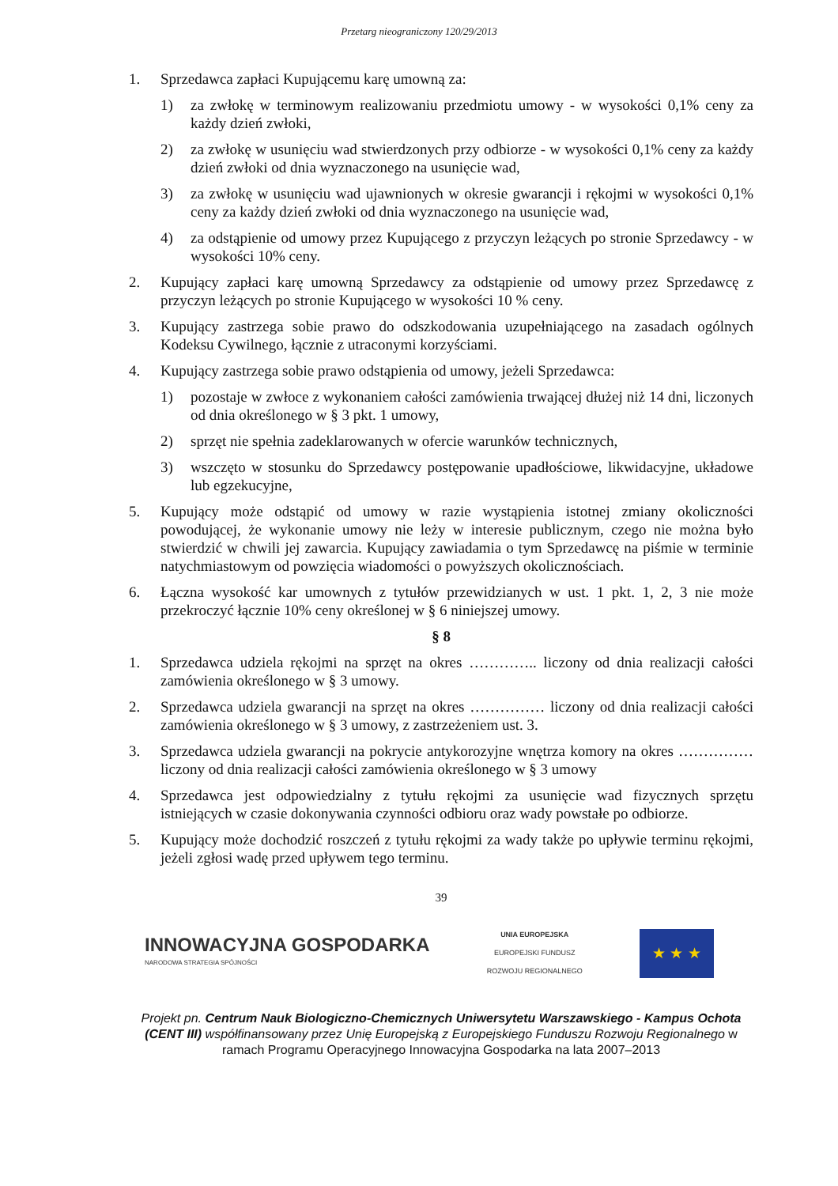Przetarg nieograniczony 120/29/2013
1. Sprzedawca zapłaci Kupującemu karę umowną za:
1) za zwłokę w terminowym realizowaniu przedmiotu umowy - w wysokości 0,1% ceny za każdy dzień zwłoki,
2) za zwłokę w usunięciu wad stwierdzonych przy odbiorze - w wysokości 0,1% ceny za każdy dzień zwłoki od dnia wyznaczonego na usunięcie wad,
3) za zwłokę w usunięciu wad ujawnionych w okresie gwarancji i rękojmi w wysokości 0,1% ceny za każdy dzień zwłoki od dnia wyznaczonego na usunięcie wad,
4) za odstąpienie od umowy przez Kupującego z przyczyn leżących po stronie Sprzedawcy - w wysokości 10% ceny.
2. Kupujący zapłaci karę umowną Sprzedawcy za odstąpienie od umowy przez Sprzedawcę z przyczyn leżących po stronie Kupującego w wysokości 10 % ceny.
3. Kupujący zastrzega sobie prawo do odszkodowania uzupełniającego na zasadach ogólnych Kodeksu Cywilnego, łącznie z utraconymi korzyściami.
4. Kupujący zastrzega sobie prawo odstąpienia od umowy, jeżeli Sprzedawca:
1) pozostaje w zwłoce z wykonaniem całości zamówienia trwającej dłużej niż 14 dni, liczonych od dnia określonego w § 3 pkt. 1 umowy,
2) sprzęt nie spełnia zadeklarowanych w ofercie warunków technicznych,
3) wszczęto w stosunku do Sprzedawcy postępowanie upadłościowe, likwidacyjne, układowe lub egzekucyjne,
5. Kupujący może odstąpić od umowy w razie wystąpienia istotnej zmiany okoliczności powodującej, że wykonanie umowy nie leży w interesie publicznym, czego nie można było stwierdzić w chwili jej zawarcia. Kupujący zawiadamia o tym Sprzedawcę na piśmie w terminie natychmiastowym od powzięcia wiadomości o powyższych okolicznościach.
6. Łączna wysokość kar umownych z tytułów przewidzianych w ust. 1 pkt. 1, 2, 3 nie może przekroczyć łącznie 10% ceny określonej w § 6 niniejszej umowy.
§ 8
1. Sprzedawca udziela rękojmi na sprzęt na okres ………….. liczony od dnia realizacji całości zamówienia określonego w § 3 umowy.
2. Sprzedawca udziela gwarancji na sprzęt na okres …………… liczony od dnia realizacji całości zamówienia określonego w § 3 umowy, z zastrzeżeniem ust. 3.
3. Sprzedawca udziela gwarancji na pokrycie antykorozyjne wnętrza komory na okres …………… liczony od dnia realizacji całości zamówienia określonego w § 3 umowy
4. Sprzedawca jest odpowiedzialny z tytułu rękojmi za usunięcie wad fizycznych sprzętu istniejących w czasie dokonywania czynności odbioru oraz wady powstałe po odbiorze.
5. Kupujący może dochodzić roszczeń z tytułu rękojmi za wady także po upływie terminu rękojmi, jeżeli zgłosi wadę przed upływem tego terminu.
39
INNOWACYJNA GOSPODARKA
NARODOWA STRATEGIA SPÓJNOŚCI
UNIA EUROPEJSKA
EUROPEJSKI FUNDUSZ
ROZWOJU REGIONALNEGO
★ ★ ★
Projekt pn. Centrum Nauk Biologiczno-Chemicznych Uniwersytetu Warszawskiego - Kampus Ochota (CENT III) współfinansowany przez Unię Europejską z Europejskiego Funduszu Rozwoju Regionalnego w ramach Programu Operacyjnego Innowacyjna Gospodarka na lata 2007–2013